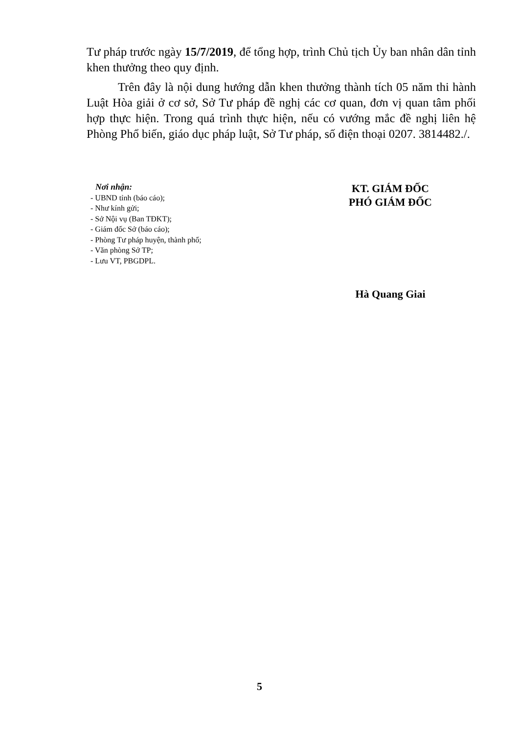Tư pháp trước ngày 15/7/2019, để tổng hợp, trình Chủ tịch Ủy ban nhân dân tỉnh khen thưởng theo quy định.
Trên đây là nội dung hướng dẫn khen thưởng thành tích 05 năm thi hành Luật Hòa giải ở cơ sở, Sở Tư pháp đề nghị các cơ quan, đơn vị quan tâm phối hợp thực hiện. Trong quá trình thực hiện, nếu có vướng mắc đề nghị liên hệ Phòng Phổ biến, giáo dục pháp luật, Sở Tư pháp, số điện thoại 0207. 3814482./.
Nơi nhận:
- UBND tỉnh (báo cáo);
- Như kính gửi;
- Sở Nội vụ (Ban TĐKT);
- Giám đốc Sở (báo cáo);
- Phòng Tư pháp huyện, thành phố;
- Văn phòng Sở TP;
- Lưu VT, PBGDPL.
KT. GIÁM ĐỐC
PHÓ GIÁM ĐỐC
Hà Quang Giai
5